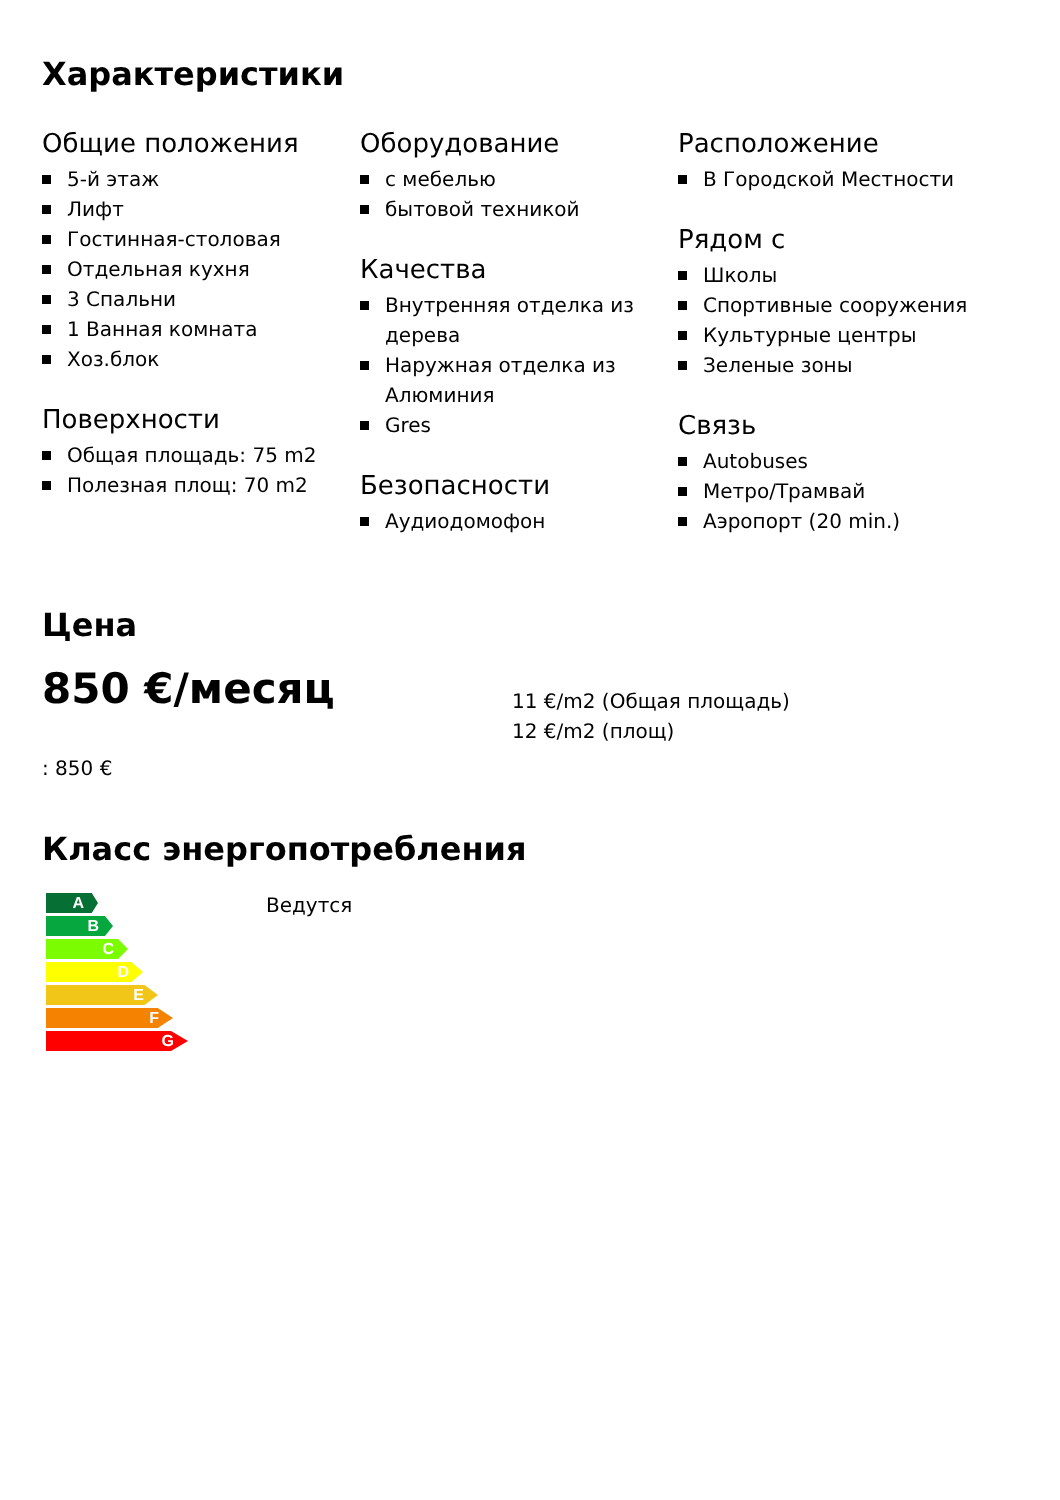Характеристики
Общие положения
5-й этаж
Лифт
Гостинная-столовая
Отдельная кухня
3 Спальни
1 Ванная комната
Хоз.блок
Поверхности
Общая площадь: 75 m2
Полезная площ: 70 m2
Оборудование
с мебелью
бытовой техникой
Качества
Внутренняя отделка из дерева
Наружная отделка из Алюминия
Gres
Безопасности
Аудиодомофон
Расположение
В Городской Местности
Рядом с
Школы
Спортивные сооружения
Культурные центры
Зеленые зоны
Связь
Autobuses
Метро/Трамвай
Аэропорт (20 min.)
Цена
850 €/месяц
11 €/m2 (Общая площадь)
12 €/m2 (площ)
: 850 €
Класс энергопотребления
A
B
C
D
E
F
G
Ведутся